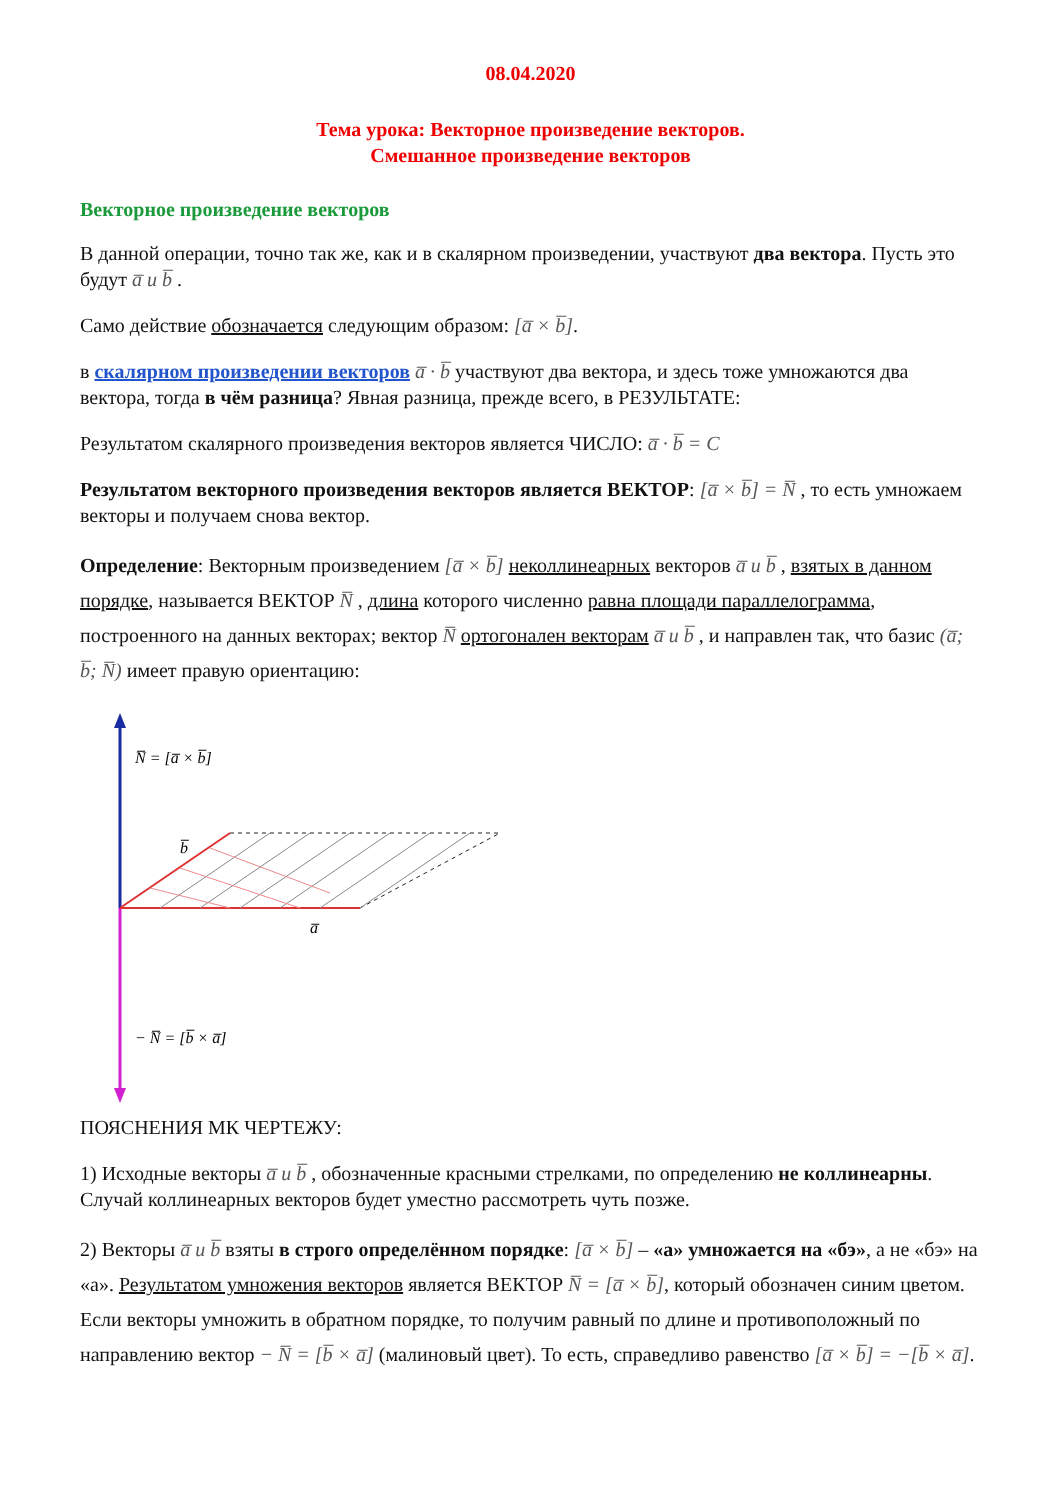08.04.2020
Тема урока: Векторное произведение векторов.
Смешанное произведение векторов
Векторное произведение векторов
В данной операции, точно так же, как и в скалярном произведении, участвуют два вектора. Пусть это будут a̅ и b̅ .
Само действие обозначается следующим образом: [a̅ × b̅].
в скалярном произведении векторов a̅ · b̅ участвуют два вектора, и здесь тоже умножаются два вектора, тогда в чём разница? Явная разница, прежде всего, в РЕЗУЛЬТАТЕ:
Результатом скалярного произведения векторов является ЧИСЛО: a̅ · b̅ = C
Результатом векторного произведения векторов является ВЕКТОР: [a̅ × b̅] = N̅ , то есть умножаем векторы и получаем снова вектор.
Определение: Векторным произведением [a̅ × b̅] неколлинеарных векторов a̅ и b̅ , взятых в данном порядке, называется ВЕКТОР N̅ , длина которого численно равна площади параллелограмма, построенного на данных векторах; вектор N̅ ортогонален векторам a̅ и b̅ , и направлен так, что базис (a̅; b̅; N̅) имеет правую ориентацию:
N̅ = [a̅ × b̅]
b̅
a̅
− N̅ = [b̅ × a̅]
ПОЯСНЕНИЯ МК ЧЕРТЕЖУ:
1) Исходные векторы a̅ и b̅ , обозначенные красными стрелками, по определению не коллинеарны. Случай коллинеарных векторов будет уместно рассмотреть чуть позже.
2) Векторы a̅ и b̅ взяты в строго определённом порядке: [a̅ × b̅] – «а» умножается на «бэ», а не «бэ» на «а». Результатом умножения векторов является ВЕКТОР N̅ = [a̅ × b̅], который обозначен синим цветом. Если векторы умножить в обратном порядке, то получим равный по длине и противоположный по направлению вектор − N̅ = [b̅ × a̅] (малиновый цвет). То есть, справедливо равенство [a̅ × b̅] = −[b̅ × a̅].